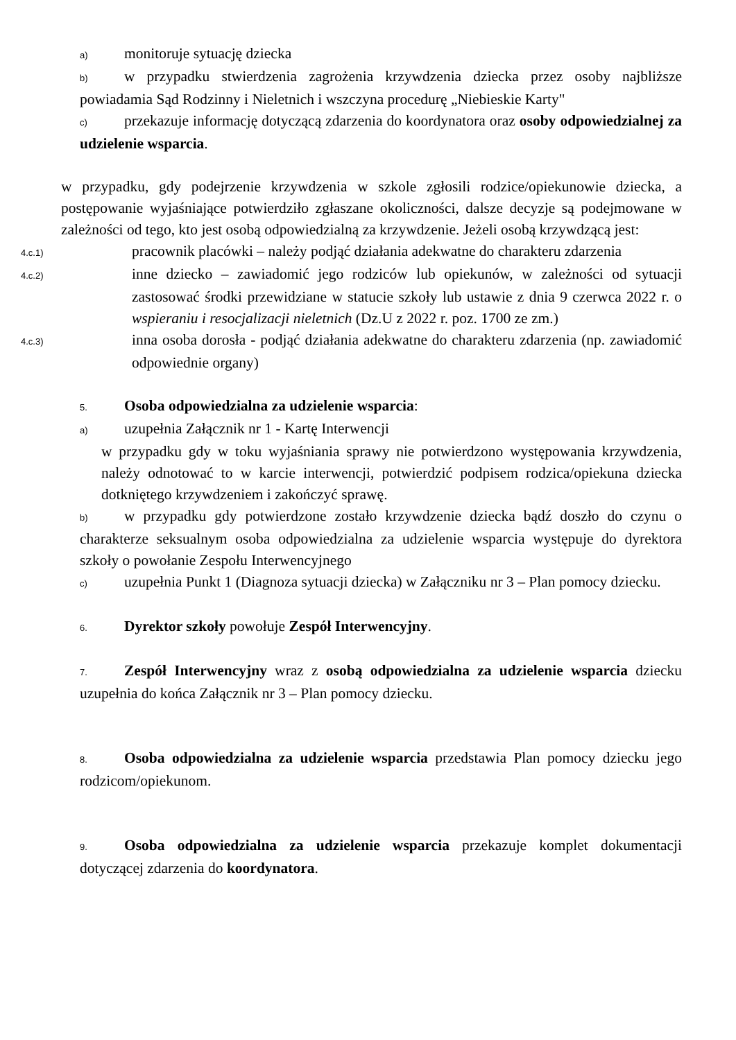a) monitoruje sytuację dziecka
b) w przypadku stwierdzenia zagrożenia krzywdzenia dziecka przez osoby najbliższe powiadamia Sąd Rodzinny i Nieletnich i wszczyna procedurę „Niebieskie Karty"
c) przekazuje informację dotyczącą zdarzenia do koordynatora oraz osoby odpowiedzialnej za udzielenie wsparcia.
w przypadku, gdy podejrzenie krzywdzenia w szkole zgłosili rodzice/opiekunowie dziecka, a postępowanie wyjaśniające potwierdziło zgłaszane okoliczności, dalsze decyzje są podejmowane w zależności od tego, kto jest osobą odpowiedzialną za krzywdzenie. Jeżeli osobą krzywdzącą jest:
4.c.1) pracownik placówki – należy podjąć działania adekwatne do charakteru zdarzenia
4.c.2) inne dziecko – zawiadomić jego rodziców lub opiekunów, w zależności od sytuacji zastosować środki przewidziane w statucie szkoły lub ustawie z dnia 9 czerwca 2022 r. o wspieraniu i resocjalizacji nieletnich (Dz.U z 2022 r. poz. 1700 ze zm.)
4.c.3) inna osoba dorosła - podjąć działania adekwatne do charakteru zdarzenia (np. zawiadomić odpowiednie organy)
5. Osoba odpowiedzialna za udzielenie wsparcia:
a) uzupełnia Załącznik nr 1 - Kartę Interwencji
w przypadku gdy w toku wyjaśniania sprawy nie potwierdzono występowania krzywdzenia, należy odnotować to w karcie interwencji, potwierdzić podpisem rodzica/opiekuna dziecka dotkniętego krzywdzeniem i zakończyć sprawę.
b) w przypadku gdy potwierdzone zostało krzywdzenie dziecka bądź doszło do czynu o charakterze seksualnym osoba odpowiedzialna za udzielenie wsparcia występuje do dyrektora szkoły o powołanie Zespołu Interwencyjnego
c) uzupełnia Punkt 1 (Diagnoza sytuacji dziecka) w Załączniku nr 3 – Plan pomocy dziecku.
6. Dyrektor szkoły powołuje Zespół Interwencyjny.
7. Zespół Interwencyjny wraz z osobą odpowiedzialna za udzielenie wsparcia dziecku uzupełnia do końca Załącznik nr 3 – Plan pomocy dziecku.
8. Osoba odpowiedzialna za udzielenie wsparcia przedstawia Plan pomocy dziecku jego rodzicom/opiekunom.
9. Osoba odpowiedzialna za udzielenie wsparcia przekazuje komplet dokumentacji dotyczącej zdarzenia do koordynatora.